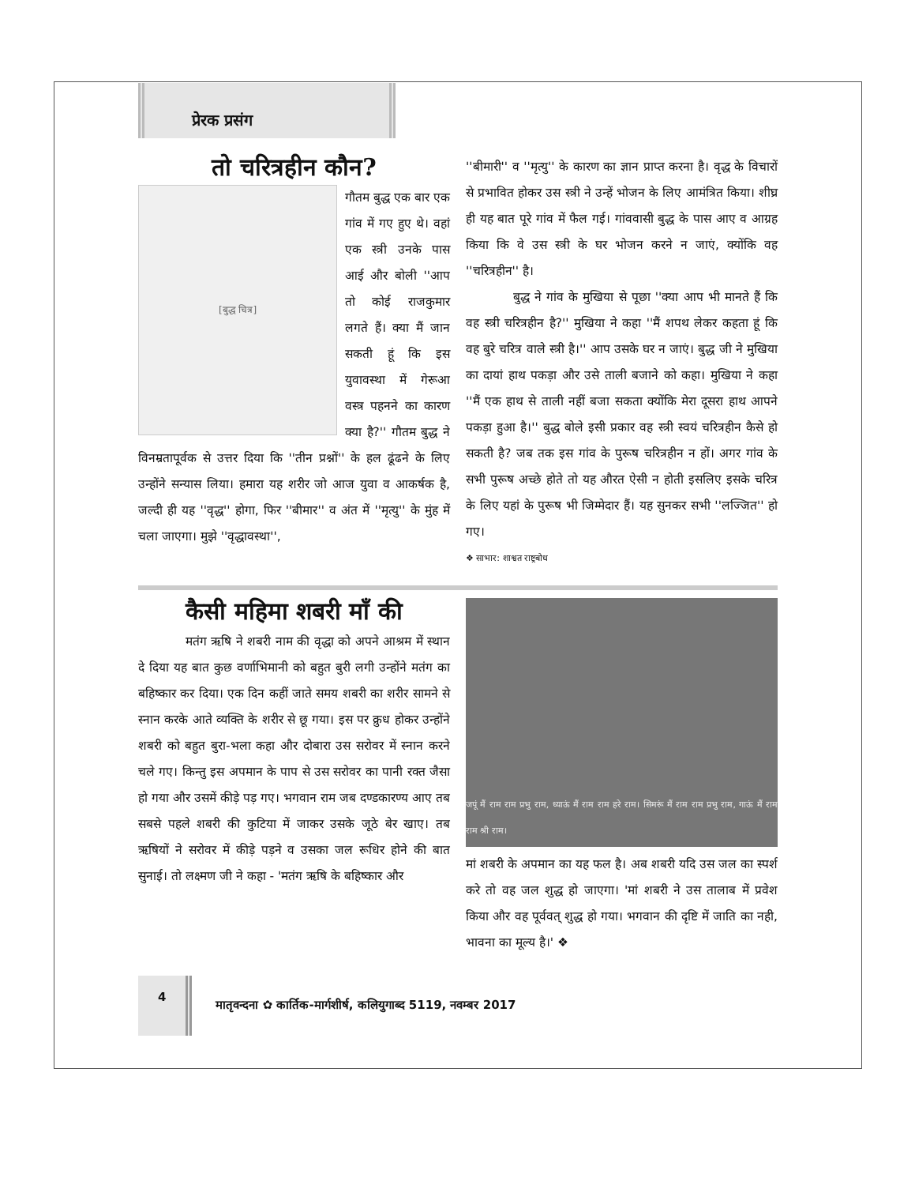प्रेरक प्रसंग
तो चरित्रहीन कौन?
[बुद्ध चित्र]
गौतम बुद्ध एक बार एक गांव में गए हुए थे। वहां एक स्त्री उनके पास आई और बोली ''आप तो कोई राजकुमार लगते हैं। क्या मैं जान सकती हूं कि इस युवावस्था में गेरूआ वस्त्र पहनने का कारण क्या है?'' गौतम बुद्ध ने विनम्रतापूर्वक से उत्तर दिया कि ''तीन प्रश्नों'' के हल ढूंढने के लिए उन्होंने सन्यास लिया। हमारा यह शरीर जो आज युवा व आकर्षक है, जल्दी ही यह ''वृद्ध'' होगा, फिर ''बीमार'' व अंत में ''मृत्यु'' के मुंह में चला जाएगा। मुझे ''वृद्धावस्था'',
''बीमारी'' व ''मृत्यु'' के कारण का ज्ञान प्राप्त करना है। वृद्ध के विचारों से प्रभावित होकर उस स्त्री ने उन्हें भोजन के लिए आमंत्रित किया। शीघ्र ही यह बात पूरे गांव में फैल गई। गांववासी बुद्ध के पास आए व आग्रह किया कि वे उस स्त्री के घर भोजन करने न जाएं, क्योंकि वह ''चरित्रहीन'' है।
बुद्ध ने गांव के मुखिया से पूछा ''क्या आप भी मानते हैं कि वह स्त्री चरित्रहीन है?'' मुखिया ने कहा ''मैं शपथ लेकर कहता हूं कि वह बुरे चरित्र वाले स्त्री है।'' आप उसके घर न जाएं। बुद्ध जी ने मुखिया का दायां हाथ पकड़ा और उसे ताली बजाने को कहा। मुखिया ने कहा ''मैं एक हाथ से ताली नहीं बजा सकता क्योंकि मेरा दूसरा हाथ आपने पकड़ा हुआ है।'' बुद्ध बोले इसी प्रकार वह स्त्री स्वयं चरित्रहीन कैसे हो सकती है? जब तक इस गांव के पुरूष चरित्रहीन न हों। अगर गांव के सभी पुरूष अच्छे होते तो यह औरत ऐसी न होती इसलिए इसके चरित्र के लिए यहां के पुरूष भी जिम्मेदार हैं। यह सुनकर सभी ''लज्जित'' हो गए।
❖ साभार: शाश्वत राष्ट्रबोध
कैसी महिमा शबरी माँ की
मतंग ऋषि ने शबरी नाम की वृद्धा को अपने आश्रम में स्थान दे दिया यह बात कुछ वर्णाभिमानी को बहुत बुरी लगी उन्होंने मतंग का बहिष्कार कर दिया। एक दिन कहीं जाते समय शबरी का शरीर सामने से स्नान करके आते व्यक्ति के शरीर से छू गया। इस पर क्रुध होकर उन्होंने शबरी को बहुत बुरा-भला कहा और दोबारा उस सरोवर में स्नान करने चले गए। किन्तु इस अपमान के पाप से उस सरोवर का पानी रक्त जैसा हो गया और उसमें कीड़े पड़ गए। भगवान राम जब दण्डकारण्य आए तब सबसे पहले शबरी की कुटिया में जाकर उसके जूठे बेर खाए। तब ऋषियों ने सरोवर में कीड़े पड़ने व उसका जल रूधिर होने की बात सुनाई। तो लक्ष्मण जी ने कहा - 'मतंग ऋषि के बहिष्कार और
जपूं मैं राम राम प्रभु राम, ध्याऊं मैं राम राम हरे राम। सिमरूं मैं राम राम प्रभु राम, गाऊं मैं राम राम श्री राम।
मां शबरी के अपमान का यह फल है। अब शबरी यदि उस जल का स्पर्श करे तो वह जल शुद्ध हो जाएगा। 'मां शबरी ने उस तालाब में प्रवेश किया और वह पूर्ववत् शुद्ध हो गया। भगवान की दृष्टि में जाति का नही, भावना का मूल्य है।' ❖
4 मातृवन्दना ✿ कार्तिक-मार्गशीर्ष, कलियुगाब्द 5119, नवम्बर 2017